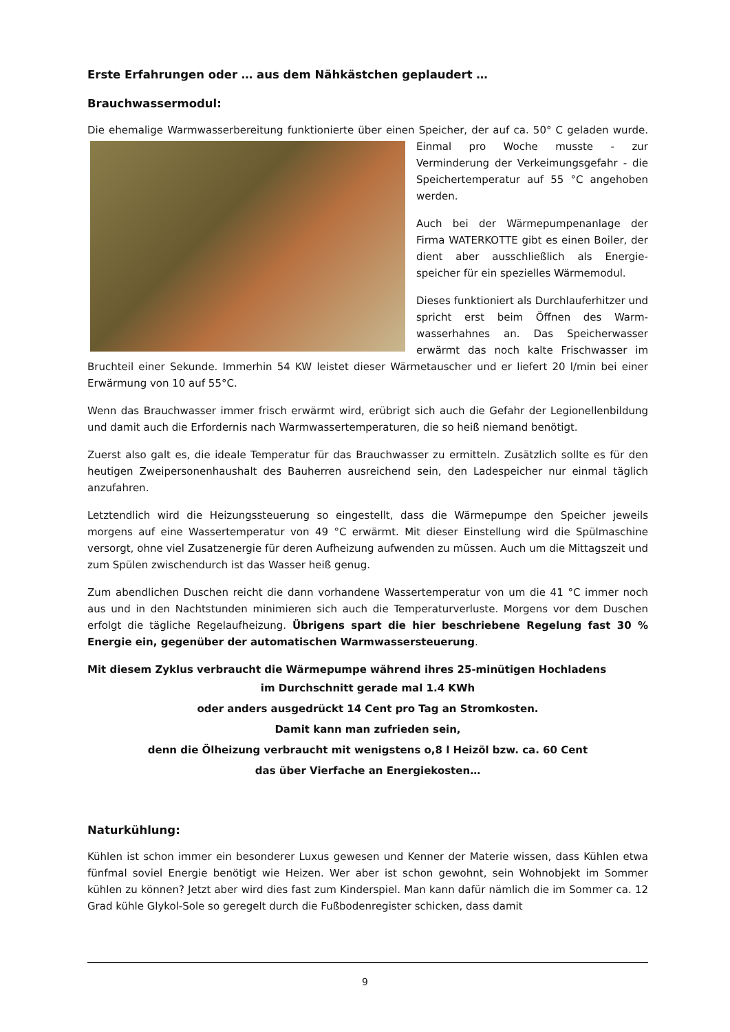Erste Erfahrungen oder … aus dem Nähkästchen geplaudert …
Brauchwassermodul:
Die ehemalige Warmwasserbereitung funktionierte über einen Speicher, der auf ca. 50° C geladen wurde. Einmal pro Woche musste - zur Verminderung der Verkeimungsgefahr - die Speichertemperatur auf 55 °C angehoben werden.
Auch bei der Wärmepumpenanlage der Firma WATERKOTTE gibt es einen Boiler, der dient aber ausschließlich als Energie-speicher für ein spezielles Wärmemodul.
Dieses funktioniert als Durchlauferhitzer und spricht erst beim Öffnen des Warm-wasserhahnes an. Das Speicherwasser erwärmt das noch kalte Frischwasser im Bruchteil einer Sekunde. Immerhin 54 KW leistet dieser Wärmetauscher und er liefert 20 l/min bei einer Erwärmung von 10 auf 55°C.
Wenn das Brauchwasser immer frisch erwärmt wird, erübrigt sich auch die Gefahr der Legionellenbildung und damit auch die Erfordernis nach Warmwassertemperaturen, die so heiß niemand benötigt.
Zuerst also galt es, die ideale Temperatur für das Brauchwasser zu ermitteln. Zusätzlich sollte es für den heutigen Zweipersonenhaushalt des Bauherren ausreichend sein, den Ladespeicher nur einmal täglich anzufahren.
Letztendlich wird die Heizungssteuerung so eingestellt, dass die Wärmepumpe den Speicher jeweils morgens auf eine Wassertemperatur von 49 °C erwärmt. Mit dieser Einstellung wird die Spülmaschine versorgt, ohne viel Zusatzenergie für deren Aufheizung aufwenden zu müssen. Auch um die Mittagszeit und zum Spülen zwischendurch ist das Wasser heiß genug.
Zum abendlichen Duschen reicht die dann vorhandene Wassertemperatur von um die 41 °C immer noch aus und in den Nachtstunden minimieren sich auch die Temperaturverluste. Morgens vor dem Duschen erfolgt die tägliche Regelaufheizung. Übrigens spart die hier beschriebene Regelung fast 30 % Energie ein, gegenüber der automatischen Warmwassersteuerung.
Mit diesem Zyklus verbraucht die Wärmepumpe während ihres 25-minütigen Hochladens
im Durchschnitt gerade mal 1.4 KWh
oder anders ausgedrückt 14 Cent pro Tag an Stromkosten.
Damit kann man zufrieden sein,
denn die Ölheizung verbraucht mit wenigstens o,8 l Heizöl bzw. ca. 60 Cent
das über Vierfache an Energiekosten…
Naturkühlung:
Kühlen ist schon immer ein besonderer Luxus gewesen und Kenner der Materie wissen, dass Kühlen etwa fünfmal soviel Energie benötigt wie Heizen. Wer aber ist schon gewohnt, sein Wohnobjekt im Sommer kühlen zu können? Jetzt aber wird dies fast zum Kinderspiel. Man kann dafür nämlich die im Sommer ca. 12 Grad kühle Glykol-Sole so geregelt durch die Fußbodenregister schicken, dass damit
9